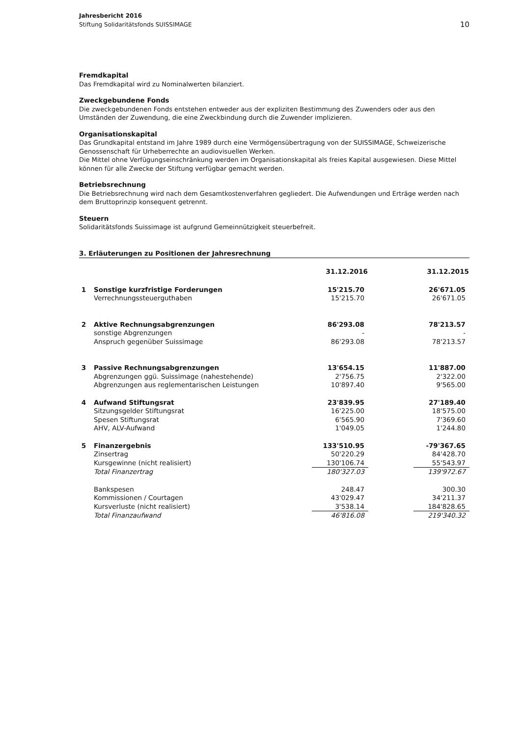Jahresbericht 2016
Stiftung Solidaritätsfonds SUISSIMAGE
10
Fremdkapital
Das Fremdkapital wird zu Nominalwerten bilanziert.
Zweckgebundene Fonds
Die zweckgebundenen Fonds entstehen entweder aus der expliziten Bestimmung des Zuwenders oder aus den Umständen der Zuwendung, die eine Zweckbindung durch die Zuwender implizieren.
Organisationskapital
Das Grundkapital entstand im Jahre 1989 durch eine Vermögensübertragung von der SUISSIMAGE, Schweizerische Genossenschaft für Urheberrechte an audiovisuellen Werken.
Die Mittel ohne Verfügungseinschränkung werden im Organisationskapital als freies Kapital ausgewiesen. Diese Mittel können für alle Zwecke der Stiftung verfügbar gemacht werden.
Betriebsrechnung
Die Betriebsrechnung wird nach dem Gesamtkostenverfahren gegliedert. Die Aufwendungen und Erträge werden nach dem Bruttoprinzip konsequent getrennt.
Steuern
Solidaritätsfonds Suissimage ist aufgrund Gemeinnützigkeit steuerbefreit.
3. Erläuterungen zu Positionen der Jahresrechnung
| | | 31.12.2016 | | 31.12.2015 |
| --- | --- | --- | --- | --- |
| 1 | Sonstige kurzfristige Forderungen | 15'215.70 | | 26'671.05 |
| | Verrechnungssteuerguthaben | 15'215.70 | | 26'671.05 |
| 2 | Aktive Rechnungsabgrenzungen | 86'293.08 | | 78'213.57 |
| | sonstige Abgrenzungen | - | | - |
| | Anspruch gegenüber Suissimage | 86'293.08 | | 78'213.57 |
| 3 | Passive Rechnungsabgrenzungen | 13'654.15 | | 11'887.00 |
| | Abgrenzungen ggü. Suissimage (nahestehende) | 2'756.75 | | 2'322.00 |
| | Abgrenzungen aus reglementarischen Leistungen | 10'897.40 | | 9'565.00 |
| 4 | Aufwand Stiftungsrat | 23'839.95 | | 27'189.40 |
| | Sitzungsgelder Stiftungsrat | 16'225.00 | | 18'575.00 |
| | Spesen Stiftungsrat | 6'565.90 | | 7'369.60 |
| | AHV, ALV-Aufwand | 1'049.05 | | 1'244.80 |
| 5 | Finanzergebnis | 133'510.95 | | -79'367.65 |
| | Zinsertrag | 50'220.29 | | 84'428.70 |
| | Kursgewinne (nicht realisiert) | 130'106.74 | | 55'543.97 |
| | Total Finanzertrag | 180'327.03 | | 139'972.67 |
| | Bankspesen | 248.47 | | 300.30 |
| | Kommissionen / Courtagen | 43'029.47 | | 34'211.37 |
| | Kursverluste (nicht realisiert) | 3'538.14 | | 184'828.65 |
| | Total Finanzaufwand | 46'816.08 | | 219'340.32 |